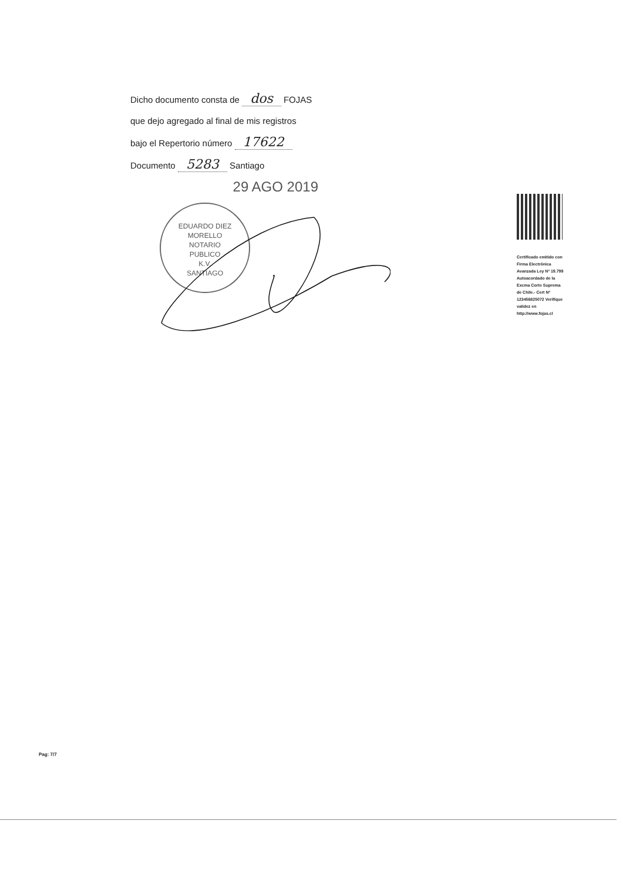Dicho documento consta de dos FOJAS
que dejo agregado al final de mis registros
bajo el Repertorio número 17622
Documento 5283 Santiago
29 AGO 2019
EDUARDO DIEZ MORELLO
NOTARIO
PUBLICO
K.V.
SANTIAGO
Certificado emitido con Firma Electrónica Avanzada Ley Nº 19.799 Autoacordado de la Excma Corte Suprema de Chile.- Cert Nº 123456825072 Verifique validez en http://www.fojas.cl
Pag: 7/7